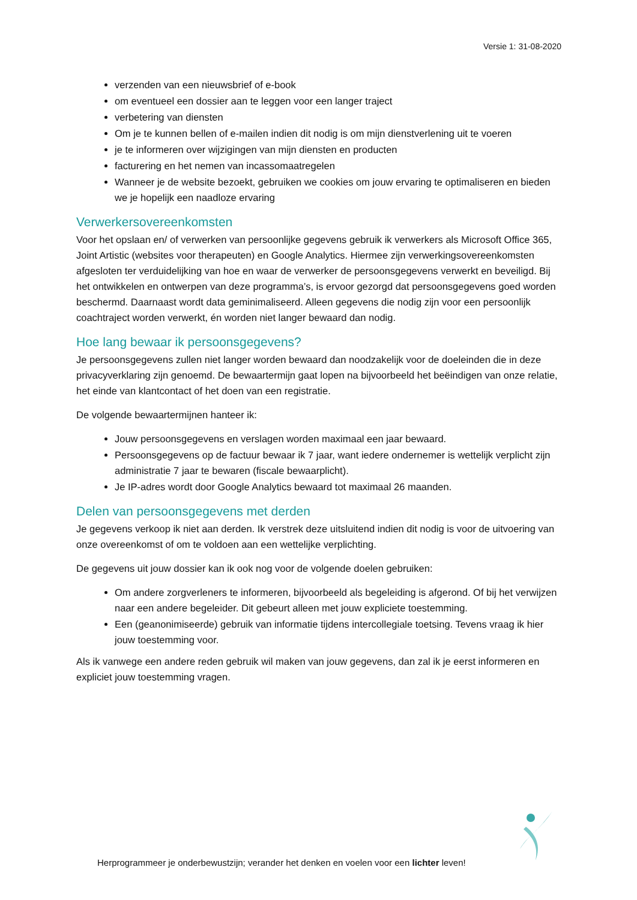Versie 1: 31-08-2020
verzenden van een nieuwsbrief of e-book
om eventueel een dossier aan te leggen voor een langer traject
verbetering van diensten
Om je te kunnen bellen of e-mailen indien dit nodig is om mijn dienstverlening uit te voeren
je te informeren over wijzigingen van mijn diensten en producten
facturering en het nemen van incassomaatregelen
Wanneer je de website bezoekt, gebruiken we cookies om jouw ervaring te optimaliseren en bieden we je hopelijk een naadloze ervaring
Verwerkersovereenkomsten
Voor het opslaan en/ of verwerken van persoonlijke gegevens gebruik ik verwerkers als Microsoft Office 365, Joint Artistic (websites voor therapeuten) en Google Analytics. Hiermee zijn verwerkingsovereenkomsten afgesloten ter verduidelijking van hoe en waar de verwerker de persoonsgegevens verwerkt en beveiligd. Bij het ontwikkelen en ontwerpen van deze programma’s, is ervoor gezorgd dat persoonsgegevens goed worden beschermd. Daarnaast wordt data geminimaliseerd. Alleen gegevens die nodig zijn voor een persoonlijk coachtraject worden verwerkt, én worden niet langer bewaard dan nodig.
Hoe lang bewaar ik persoonsgegevens?
Je persoonsgegevens zullen niet langer worden bewaard dan noodzakelijk voor de doeleinden die in deze privacyverklaring zijn genoemd. De bewaartermijn gaat lopen na bijvoorbeeld het beëindigen van onze relatie, het einde van klantcontact of het doen van een registratie.
De volgende bewaartermijnen hanteer ik:
Jouw persoonsgegevens en verslagen worden maximaal een jaar bewaard.
Persoonsgegevens op de factuur bewaar ik 7 jaar, want iedere ondernemer is wettelijk verplicht zijn administratie 7 jaar te bewaren (fiscale bewaarplicht).
Je IP-adres wordt door Google Analytics bewaard tot maximaal 26 maanden.
Delen van persoonsgegevens met derden
Je gegevens verkoop ik niet aan derden. Ik verstrek deze uitsluitend indien dit nodig is voor de uitvoering van onze overeenkomst of om te voldoen aan een wettelijke verplichting.
De gegevens uit jouw dossier kan ik ook nog voor de volgende doelen gebruiken:
Om andere zorgverleners te informeren, bijvoorbeeld als begeleiding is afgerond. Of bij het verwijzen naar een andere begeleider. Dit gebeurt alleen met jouw expliciete toestemming.
Een (geanonimiseerde) gebruik van informatie tijdens intercollegiale toetsing. Tevens vraag ik hier jouw toestemming voor.
Als ik vanwege een andere reden gebruik wil maken van jouw gegevens, dan zal ik je eerst informeren en expliciet jouw toestemming vragen.
Herprogrammeer je onderbewustzijn; verander het denken en voelen voor een lichter leven!